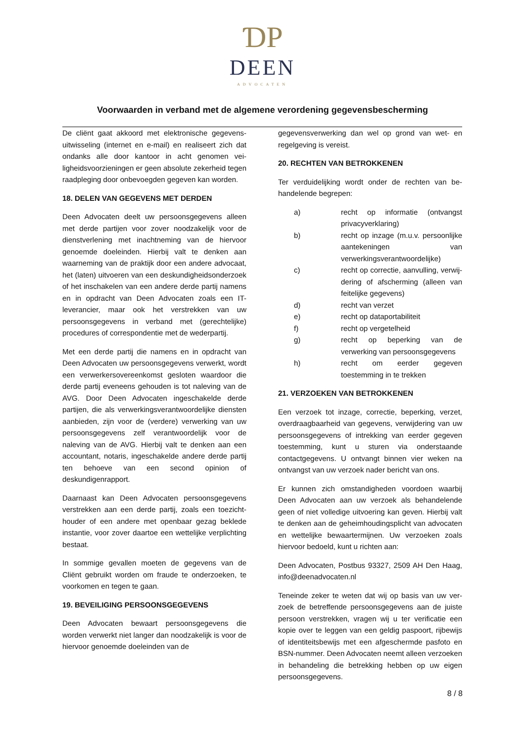ƊP
DEEN
ADVOCATEN
Voorwaarden in verband met de algemene verordening gegevensbescherming
De cliënt gaat akkoord met elektronische gegevens­uitwisseling (internet en e-mail) en realiseert zich dat ondanks alle door kantoor in acht genomen vei­ligheidsvoorzieningen er geen absolute zekerheid tegen raadpleging door onbevoegden gegeven kan worden.
18. DELEN VAN GEGEVENS MET DERDEN
Deen Advocaten deelt uw persoonsgegevens alleen met derde partijen voor zover noodzakelijk voor de dienstverlening met inachtneming van de hiervoor genoemde doeleinden. Hierbij valt te denken aan waarneming van de praktijk door een andere advo­caat, het (laten) uitvoeren van een deskundigheids­onderzoek of het inschakelen van een andere derde partij namens en in opdracht van Deen Advocaten zoals een IT-leverancier, maar ook het verstrekken van uw persoonsgegevens in verband met (gerech­telijke) procedures of correspondentie met de we­derpartij.
Met een derde partij die namens en in opdracht van Deen Advocaten uw persoonsgegevens verwerkt, wordt een verwerkersovereenkomst gesloten waar­door die derde partij eveneens gehouden is tot na­leving van de AVG. Door Deen Advocaten ingescha­kelde derde partijen, die als verwerkingsverant­woordelijke diensten aanbieden, zijn voor de (ver­dere) verwerking van uw persoonsgegevens zelf ver­antwoordelijk voor de naleving van de AVG. Hierbij valt te denken aan een accountant, notaris, inge­schakelde andere derde partij ten behoeve van een second opinion of deskundigenrapport.
Daarnaast kan Deen Advocaten persoonsgegevens verstrekken aan een derde partij, zoals een toezicht­houder of een andere met openbaar gezag beklede instantie, voor zover daartoe een wettelijke ver­plichting bestaat.
In sommige gevallen moeten de gegevens van de Cliënt gebruikt worden om fraude te onderzoeken, te voorkomen en tegen te gaan.
19. BEVEILIGING PERSOONSGEGEVENS
Deen Advocaten bewaart persoonsgegevens die worden verwerkt niet langer dan noodzakelijk is voor de hiervoor genoemde doeleinden van de
gegevensverwerking dan wel op grond van wet- en regelgeving is vereist.
20. RECHTEN VAN BETROKKENEN
Ter verduidelijking wordt onder de rechten van be­handelende begrepen:
a) recht op informatie (ontvangst privacy­verklaring)
b) recht op inzage (m.u.v. persoonlijke aantekeningen van verwerkingsverant­woordelijke)
c) recht op correctie, aanvulling, verwij­dering of afscherming (alleen van fei­telijke gegevens)
d) recht van verzet
e) recht op dataportabiliteit
f) recht op vergetelheid
g) recht op beperking van de verwerking van persoonsgegevens
h) recht om eerder gegeven toestemming in te trekken
21. VERZOEKEN VAN BETROKKENEN
Een verzoek tot inzage, correctie, beperking, verzet, overdraagbaarheid van gegevens, verwijdering van uw persoonsgegevens of intrekking van eerder ge­geven toestemming, kunt u sturen via onderstaande contactgegevens. U ontvangt binnen vier weken na ontvangst van uw verzoek nader bericht van ons.
Er kunnen zich omstandigheden voordoen waarbij Deen Advocaten aan uw verzoek als behandelende geen of niet volledige uitvoering kan geven. Hierbij valt te denken aan de geheimhoudingsplicht van ad­vocaten en wettelijke bewaartermijnen. Uw ver­zoeken zoals hiervoor bedoeld, kunt u richten aan:
Deen Advocaten, Postbus 93327, 2509 AH Den Haag, info@deenadvocaten.nl
Teneinde zeker te weten dat wij op basis van uw ver­zoek de betreffende persoonsgegevens aan de juiste persoon verstrekken, vragen wij u ter verificatie een kopie over te leggen van een geldig paspoort, rijbe­wijs of identiteitsbewijs met een afgeschermde pas­foto en BSN-nummer. Deen Advocaten neemt alleen verzoeken in behandeling die betrekking hebben op uw eigen persoonsgegevens.
8 / 8